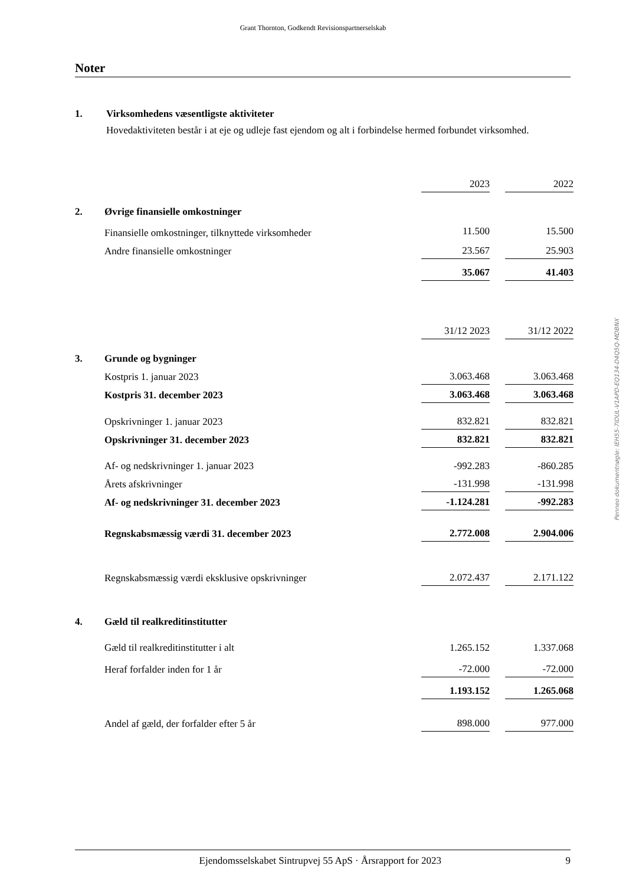Grant Thornton, Godkendt Revisionspartnerselskab
Noter
1. Virksomhedens væsentligste aktiviteter
Hovedaktiviteten består i at eje og udleje fast ejendom og alt i forbindelse hermed forbundet virksomhed.
| | | 2023 | | 2022 |
| 2. | Øvrige finansielle omkostninger | | | |
| | Finansielle omkostninger, tilknyttede virksomheder | 11.500 | | 15.500 |
| | Andre finansielle omkostninger | 23.567 | | 25.903 |
| | | 35.067 | | 41.403 |
| | | 31/12 2023 | | 31/12 2022 |
| 3. | Grunde og bygninger | | | |
| | Kostpris 1. januar 2023 | 3.063.468 | | 3.063.468 |
| | Kostpris 31. december 2023 | 3.063.468 | | 3.063.468 |
| | Opskrivninger 1. januar 2023 | 832.821 | | 832.821 |
| | Opskrivninger 31. december 2023 | 832.821 | | 832.821 |
| | Af- og nedskrivninger 1. januar 2023 | -992.283 | | -860.285 |
| | Årets afskrivninger | -131.998 | | -131.998 |
| | Af- og nedskrivninger 31. december 2023 | -1.124.281 | | -992.283 |
| | Regnskabsmæssig værdi 31. december 2023 | 2.772.008 | | 2.904.006 |
| | Regnskabsmæssig værdi eksklusive opskrivninger | 2.072.437 | | 2.171.122 |
| 4. | Gæld til realkreditinstitutter | | | |
| | Gæld til realkreditinstitutter i alt | 1.265.152 | | 1.337.068 |
| | Heraf forfalder inden for 1 år | -72.000 | | -72.000 |
| | | 1.193.152 | | 1.265.068 |
| | Andel af gæld, der forfalder efter 5 år | 898.000 | | 977.000 |
Penneo dokumentnøgle: IEH55-7IDUL-V1APD-EQ134-D4Q5Q-MDBNX
Ejendomsselskabet Sintrupvej 55 ApS · Årsrapport for 2023 9